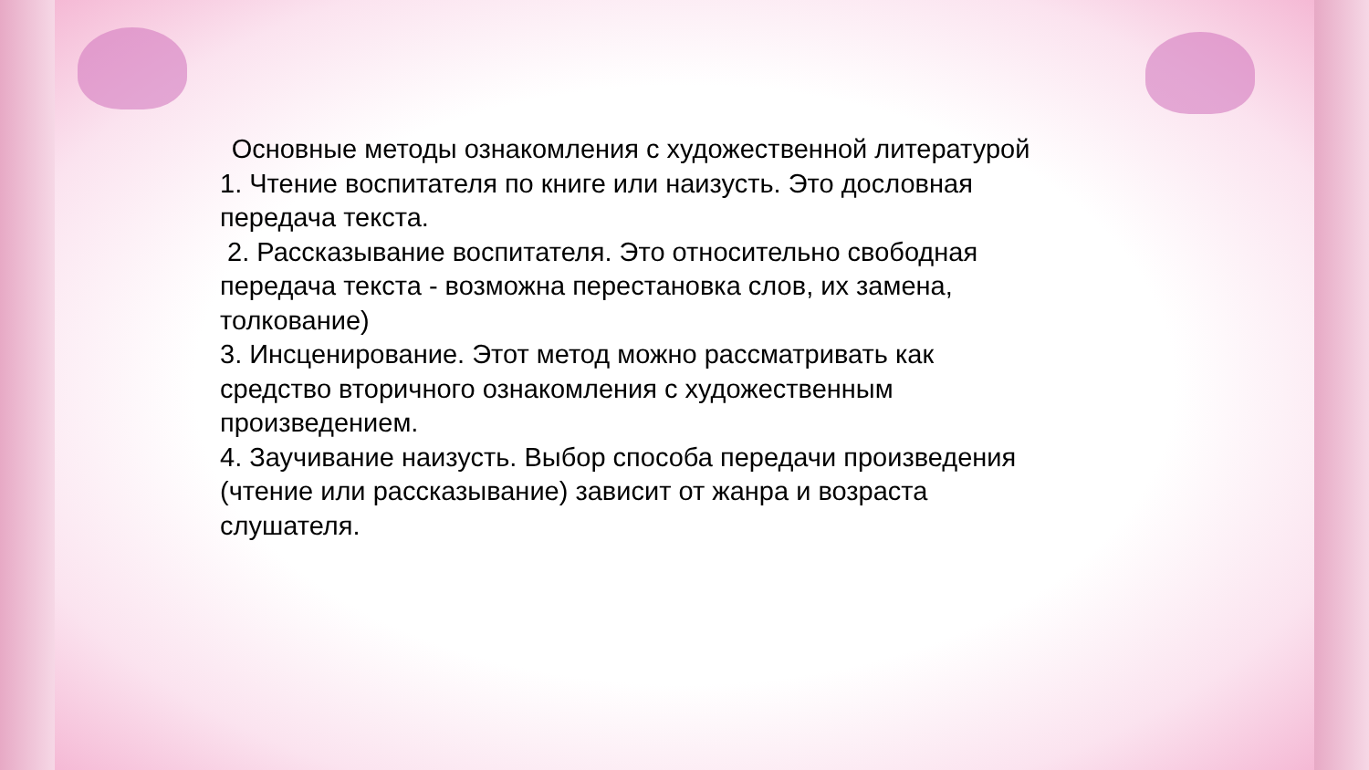Основные методы ознакомления с художественной литературой
1. Чтение воспитателя по книге или наизусть. Это дословная передача текста.
2. Рассказывание воспитателя. Это относительно свободная передача текста - возможна перестановка слов, их замена, толкование)
3. Инсценирование. Этот метод можно рассматривать как средство вторичного ознакомления с художественным произведением.
4. Заучивание наизусть. Выбор способа передачи произведения (чтение или рассказывание) зависит от жанра и возраста слушателя.